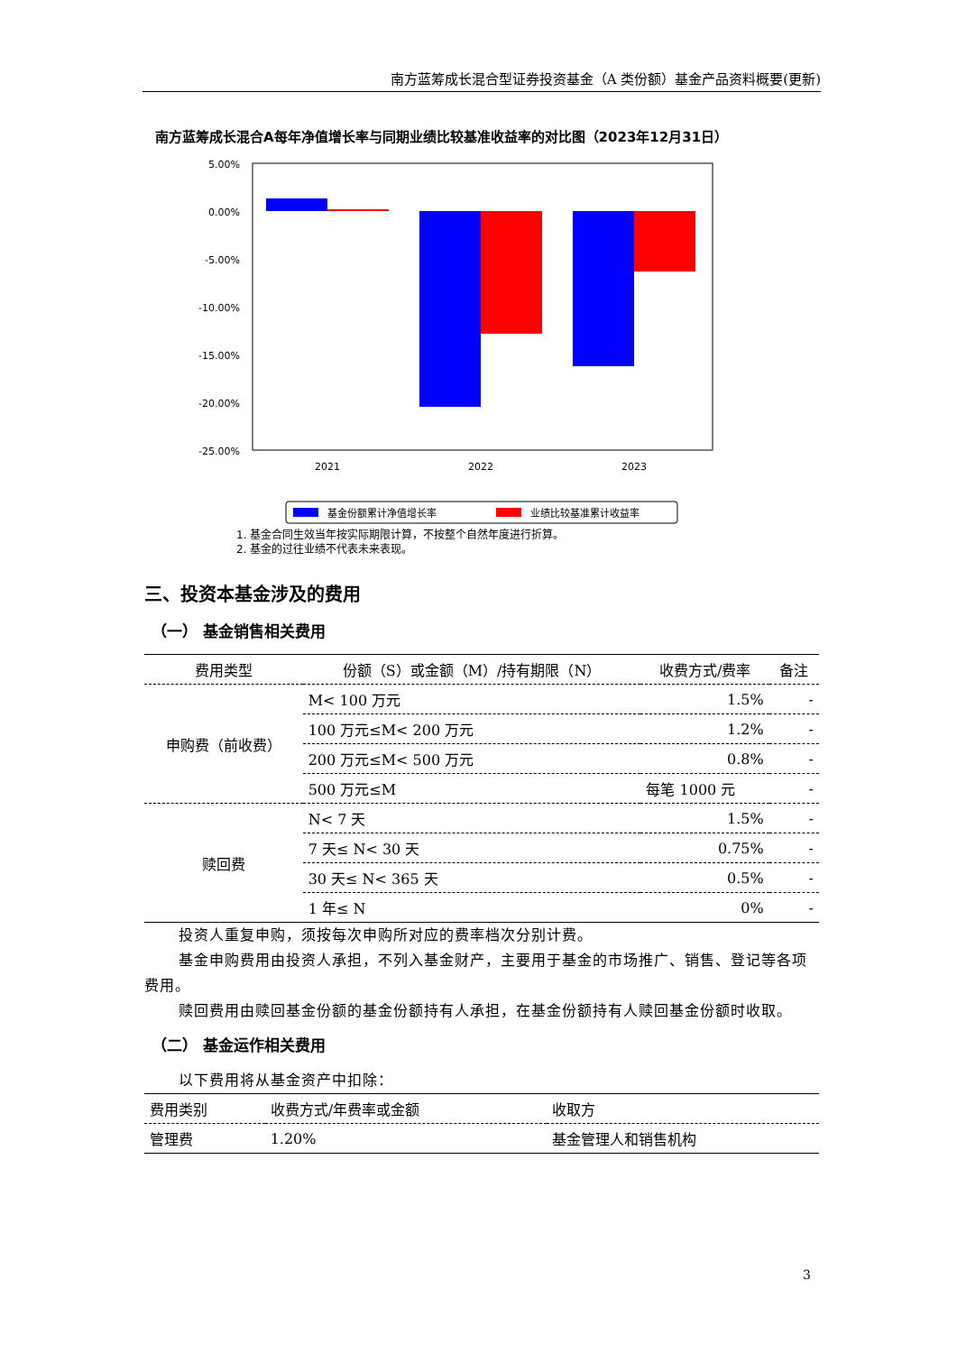南方蓝筹成长混合型证券投资基金（A 类份额）基金产品资料概要(更新)
南方蓝筹成长混合A每年净值增长率与同期业绩比较基准收益率的对比图（2023年12月31日）
5.00%
0.00%
-5.00%
-10.00%
-15.00%
-20.00%
-25.00%
2021
2022
2023
基金份额累计净值增长率
业绩比较基准累计收益率
1. 基金合同生效当年按实际期限计算，不按整个自然年度进行折算。
2. 基金的过往业绩不代表未来表现。
三、投资本基金涉及的费用
（一） 基金销售相关费用
| 费用类型 | 份额（S）或金额（M）/持有期限（N） | 收费方式/费率 | 备注 |
| --- | --- | --- | --- |
| 申购费（前收费） | M< 100 万元 | 1.5% | - |
| | 100 万元≤M< 200 万元 | 1.2% | - |
| | 200 万元≤M< 500 万元 | 0.8% | - |
| | 500 万元≤M | 每笔 1000 元 | - |
| 赎回费 | N< 7 天 | 1.5% | - |
| | 7 天≤ N< 30 天 | 0.75% | - |
| | 30 天≤ N< 365 天 | 0.5% | - |
| | 1 年≤ N | 0% | - |
投资人重复申购，须按每次申购所对应的费率档次分别计费。
基金申购费用由投资人承担，不列入基金财产，主要用于基金的市场推广、销售、登记等各项费用。
赎回费用由赎回基金份额的基金份额持有人承担，在基金份额持有人赎回基金份额时收取。
（二） 基金运作相关费用
以下费用将从基金资产中扣除：
| 费用类别 | 收费方式/年费率或金额 | 收取方 |
| 管理费 | 1.20% | 基金管理人和销售机构 |
3